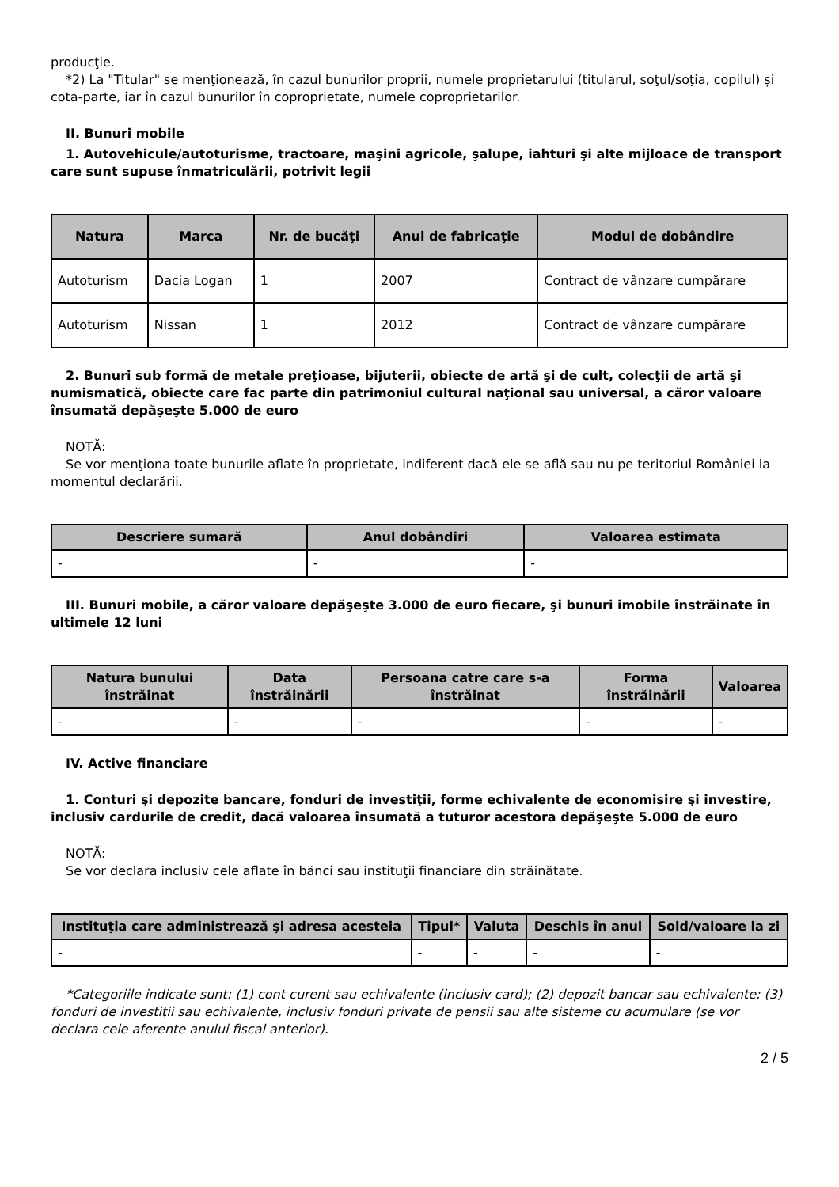producţie.
*2) La "Titular" se menţionează, în cazul bunurilor proprii, numele proprietarului (titularul, soţul/soţia, copilul) și cota-parte, iar în cazul bunurilor în coproprietate, numele coproprietarilor.
II. Bunuri mobile
1. Autovehicule/autoturisme, tractoare, maşini agricole, şalupe, iahturi şi alte mijloace de transport care sunt supuse înmatriculării, potrivit legii
| Natura | Marca | Nr. de bucăţi | Anul de fabricaţie | Modul de dobândire |
| --- | --- | --- | --- | --- |
| Autoturism | Dacia Logan | 1 | 2007 | Contract de vânzare cumpărare |
| Autoturism | Nissan | 1 | 2012 | Contract de vânzare cumpărare |
2. Bunuri sub formă de metale preţioase, bijuterii, obiecte de artă şi de cult, colecţii de artă şi numismatică, obiecte care fac parte din patrimoniul cultural naţional sau universal, a căror valoare însumată depăşeşte 5.000 de euro
NOTĂ:
Se vor menţiona toate bunurile aflate în proprietate, indiferent dacă ele se află sau nu pe teritoriul României la momentul declarării.
| Descriere sumară | Anul dobândiri | Valoarea estimata |
| --- | --- | --- |
| - | - | - |
III. Bunuri mobile, a căror valoare depăşeşte 3.000 de euro fiecare, şi bunuri imobile înstrăinate în ultimele 12 luni
| Natura bunului înstrăinat | Data înstrăinării | Persoana catre care s-a înstrăinat | Forma înstrăinării | Valoarea |
| --- | --- | --- | --- | --- |
| - | - | - | - | - |
IV. Active financiare
1. Conturi şi depozite bancare, fonduri de investiţii, forme echivalente de economisire şi investire, inclusiv cardurile de credit, dacă valoarea însumată a tuturor acestora depăşeşte 5.000 de euro
NOTĂ:
Se vor declara inclusiv cele aflate în bănci sau instituţii financiare din străinătate.
| Instituţia care administrează şi adresa acesteia | Tipul* | Valuta | Deschis în anul | Sold/valoare la zi |
| --- | --- | --- | --- | --- |
| - | - | - | - | - |
*Categoriile indicate sunt: (1) cont curent sau echivalente (inclusiv card); (2) depozit bancar sau echivalente; (3) fonduri de investiţii sau echivalente, inclusiv fonduri private de pensii sau alte sisteme cu acumulare (se vor declara cele aferente anului fiscal anterior).
2 / 5